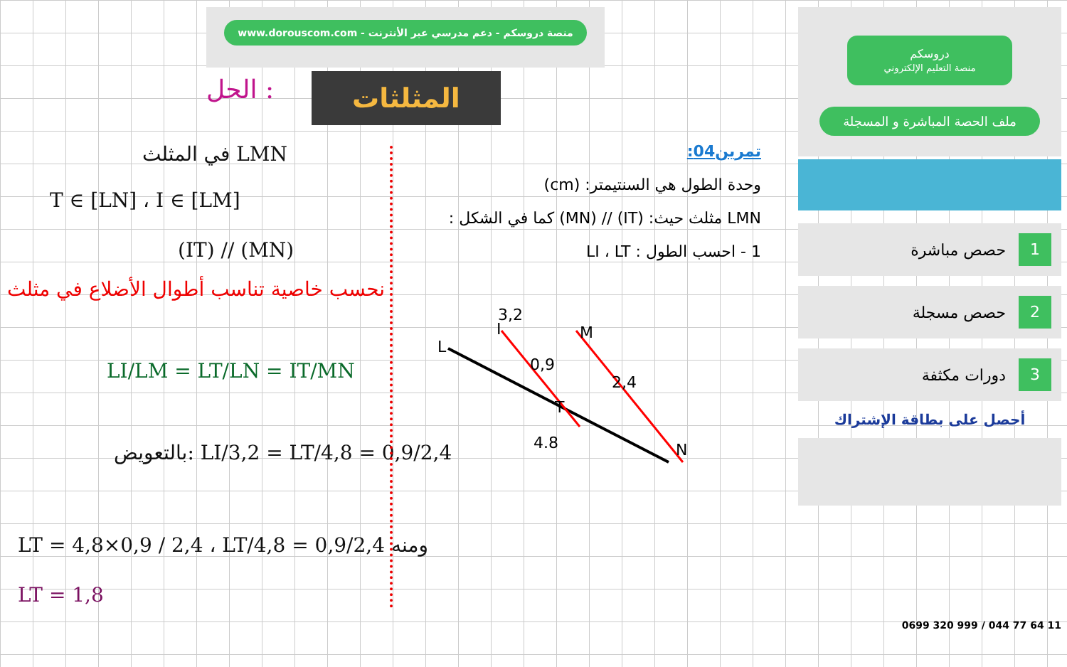منصة دروسكم - دعم مدرسي عبر الأنترنت - www.dorouscom.com
المثلثات
الحل :
في المثلث LMN
T ∈ [LN] ، I ∈ [LM]
(IT) // (MN)
نحسب خاصية تناسب أطوال الأضلاع في مثلث
LI/LM = LT/LN = IT/MN
بالتعويض: LI/3,2 = LT/4,8 = 0,9/2,4
LT = 4,8×0,9 / 2,4 ، LT/4,8 = 0,9/2,4 ومنه
LT = 1,8
تمرين04:
وحدة الطول هي السنتيمتر: (cm)
LMN مثلث حيث: (IT) // (MN) كما في الشكل :
1 - احسب الطول : LI ، LT
L
I
M
N
T
3,2
0,9
2,4
4.8
دروسكم
منصة التعليم الإلكتروني
ملف الحصة المباشرة و المسجلة
1 حصص مباشرة
2 حصص مسجلة
3 دورات مكثفة
أحصل على بطاقة الإشتراك
0699 320 999 / 044 77 64 11